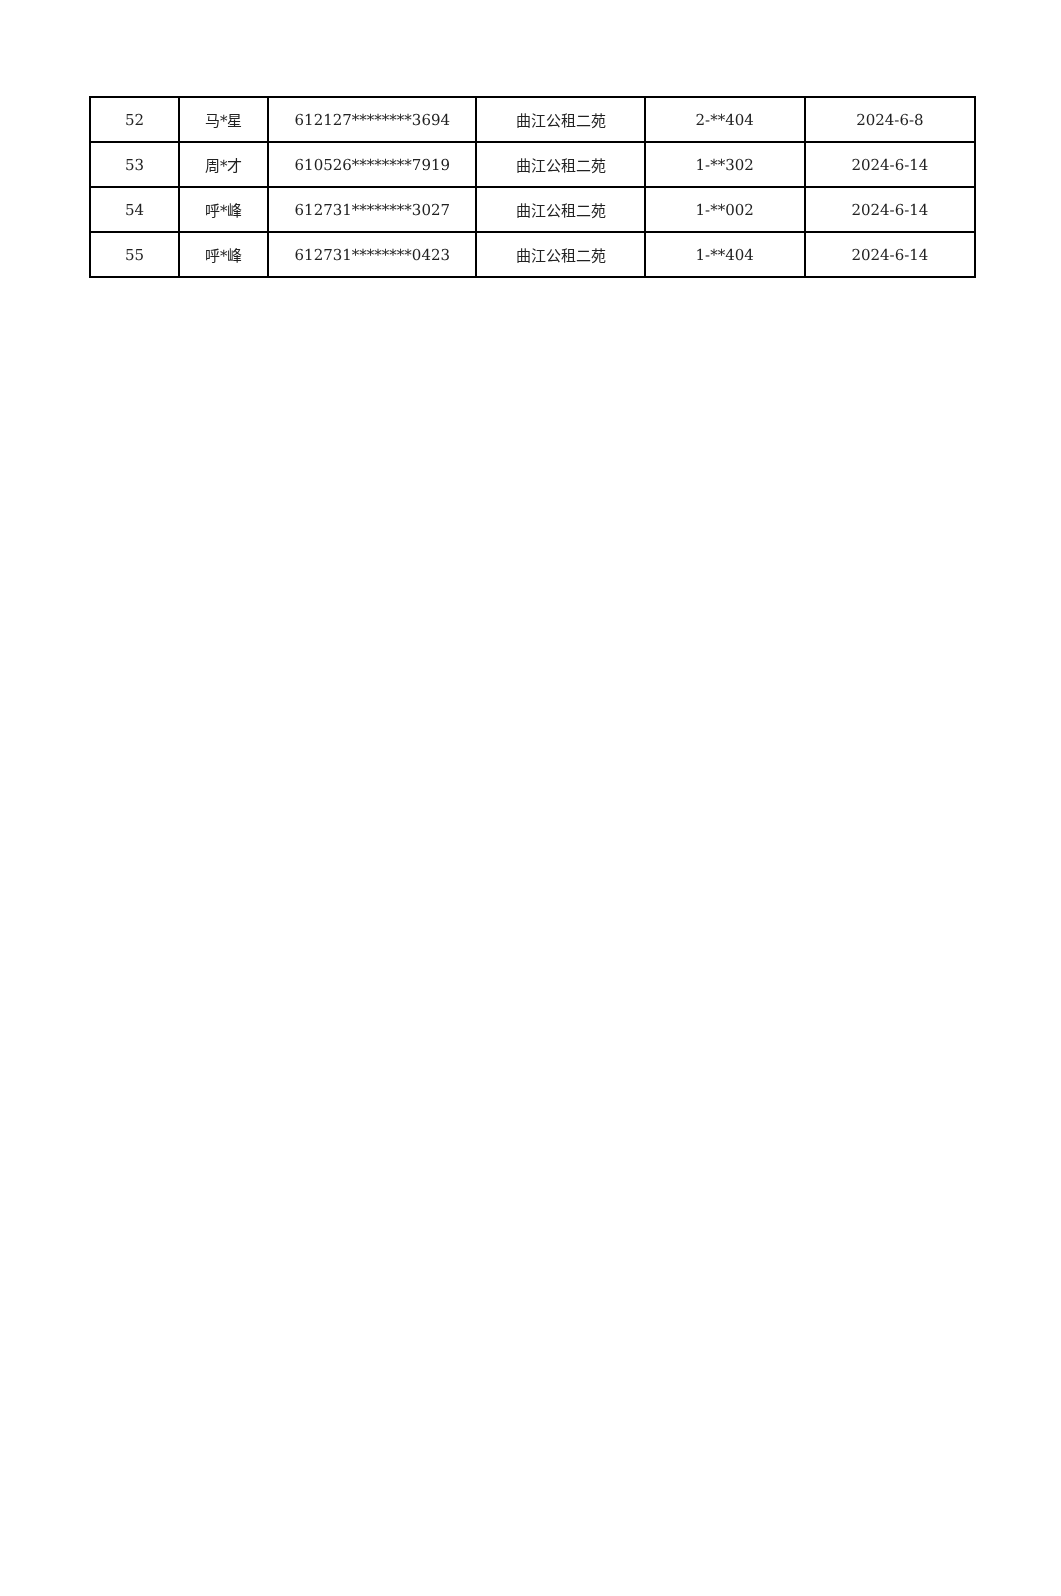| 52 | 马*星 | 612127********3694 | 曲江公租二苑 | 2-**404 | 2024-6-8 |
| 53 | 周*才 | 610526********7919 | 曲江公租二苑 | 1-**302 | 2024-6-14 |
| 54 | 呼*峰 | 612731********3027 | 曲江公租二苑 | 1-**002 | 2024-6-14 |
| 55 | 呼*峰 | 612731********0423 | 曲江公租二苑 | 1-**404 | 2024-6-14 |